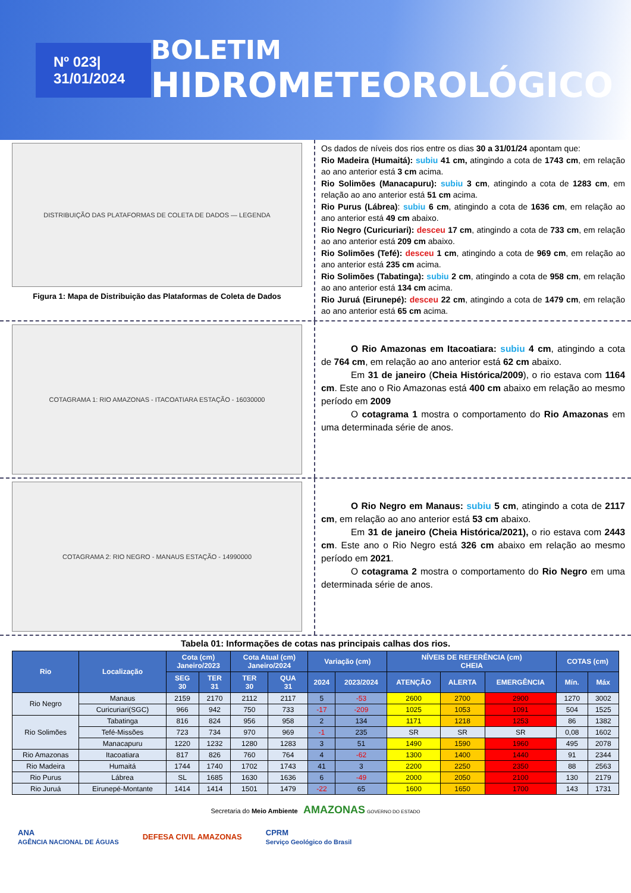Nº 023| 31/01/2024
BOLETIM
HIDROMETEOROLÓGICO
DISTRIBUIÇÃO DAS PLATAFORMAS DE COLETA DE DADOS — LEGENDA
Figura 1: Mapa de Distribuição das Plataformas de Coleta de Dados
Os dados de níveis dos rios entre os dias 30 a 31/01/24 apontam que:
Rio Madeira (Humaitá): subiu 41 cm, atingindo a cota de 1743 cm, em relação ao ano anterior está 3 cm acima.
Rio Solimões (Manacapuru): subiu 3 cm, atingindo a cota de 1283 cm, em relação ao ano anterior está 51 cm acima.
Rio Purus (Lábrea): subiu 6 cm, atingindo a cota de 1636 cm, em relação ao ano anterior está 49 cm abaixo.
Rio Negro (Curicuriari): desceu 17 cm, atingindo a cota de 733 cm, em relação ao ano anterior está 209 cm abaixo.
Rio Solimões (Tefé): desceu 1 cm, atingindo a cota de 969 cm, em relação ao ano anterior está 235 cm acima.
Rio Solimões (Tabatinga): subiu 2 cm, atingindo a cota de 958 cm, em relação ao ano anterior está 134 cm acima.
Rio Juruá (Eirunepé): desceu 22 cm, atingindo a cota de 1479 cm, em relação ao ano anterior está 65 cm acima.
COTAGRAMA 1: RIO AMAZONAS - ITACOATIARA ESTAÇÃO - 16030000
O Rio Amazonas em Itacoatiara: subiu 4 cm, atingindo a cota de 764 cm, em relação ao ano anterior está 62 cm abaixo.
Em 31 de janeiro (Cheia Histórica/2009), o rio estava com 1164 cm. Este ano o Rio Amazonas está 400 cm abaixo em relação ao mesmo período em 2009
O cotagrama 1 mostra o comportamento do Rio Amazonas em uma determinada série de anos.
COTAGRAMA 2: RIO NEGRO - MANAUS ESTAÇÃO - 14990000
O Rio Negro em Manaus: subiu 5 cm, atingindo a cota de 2117 cm, em relação ao ano anterior está 53 cm abaixo.
Em 31 de janeiro (Cheia Histórica/2021), o rio estava com 2443 cm. Este ano o Rio Negro está 326 cm abaixo em relação ao mesmo período em 2021.
O cotagrama 2 mostra o comportamento do Rio Negro em uma determinada série de anos.
Tabela 01: Informações de cotas nas principais calhas dos rios.
| Rio | Localização | Cota (cm) Janeiro/2023 | | Cota Atual (cm) Janeiro/2024 | | Variação (cm) | | NÍVEIS DE REFERÊNCIA (cm) CHEIA | | | COTAS (cm) | |
| --- | --- | --- | --- | --- | --- | --- | --- | --- | --- | --- | --- | --- |
| | | SEG 30 | TER 31 | TER 30 | QUA 31 | 2024 | 2023/2024 | ATENÇÃO | ALERTA | EMERGÊNCIA | Mín. | Máx |
| Rio Negro | Manaus | 2159 | 2170 | 2112 | 2117 | 5 | -53 | 2600 | 2700 | 2900 | 1270 | 3002 |
| | Curicuriari(SGC) | 966 | 942 | 750 | 733 | -17 | -209 | 1025 | 1053 | 1091 | 504 | 1525 |
| Rio Solimões | Tabatinga | 816 | 824 | 956 | 958 | 2 | 134 | 1171 | 1218 | 1253 | 86 | 1382 |
| | Tefé-Missões | 723 | 734 | 970 | 969 | -1 | 235 | SR | SR | SR | 0,08 | 1602 |
| | Manacapuru | 1220 | 1232 | 1280 | 1283 | 3 | 51 | 1490 | 1590 | 1960 | 495 | 2078 |
| Rio Amazonas | Itacoatiara | 817 | 826 | 760 | 764 | 4 | -62 | 1300 | 1400 | 1440 | 91 | 2344 |
| Rio Madeira | Humaitá | 1744 | 1740 | 1702 | 1743 | 41 | 3 | 2200 | 2250 | 2350 | 88 | 2563 |
| Rio Purus | Lábrea | SL | 1685 | 1630 | 1636 | 6 | -49 | 2000 | 2050 | 2100 | 130 | 2179 |
| Rio Juruá | Eirunepé-Montante | 1414 | 1414 | 1501 | 1479 | -22 | 65 | 1600 | 1650 | 1700 | 143 | 1731 |
Secretaria do Meio Ambiente AMAZONAS GOVERNO DO ESTADO
ANA
AGÊNCIA NACIONAL DE ÁGUAS DEFESA CIVIL AMAZONAS CPRM
Serviço Geológico do Brasil